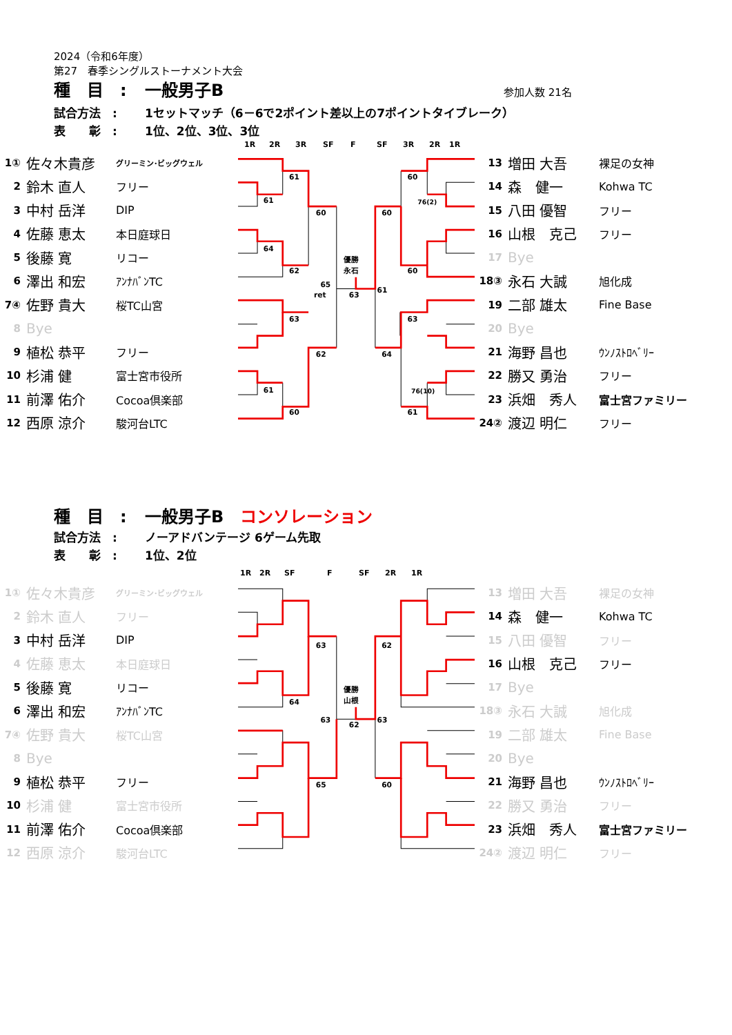2024（令和6年度）
第27　春季シングルストーナメント大会
種　目　: 一般男子B 参加人数 21名
試合方法　: 1セットマッチ（6－6で2ポイント差以上の7ポイントタイブレーク）
表　　彰　: 1位、2位、3位、3位
1R 2R 3R SF F SF 3R 2R 1R
| 1① | 佐々木貴彦 | グリーミン･ビッグウェル |
| 2 | 鈴木 直人 | フリー |
| 3 | 中村 岳洋 | DIP |
| 4 | 佐藤 恵太 | 本日庭球日 |
| 5 | 後藤 寛 | リコー |
| 6 | 澤出 和宏 | ｱﾝﾅﾊﾞﾝTC |
| 7④ | 佐野 貴大 | 桜TC山宮 |
| 8 | Bye | |
| 9 | 植松 恭平 | フリー |
| 10 | 杉浦 健 | 富士宮市役所 |
| 11 | 前澤 佑介 | Cocoa倶楽部 |
| 12 | 西原 涼介 | 駿河台LTC |
61
61
60
64
62
63
62
61
60
65
ret
優勝
永石
63
61
60
60
76(2)
60
63
64
76(10)
61
| 13 | 増田 大吾 | 裸足の女神 |
| 14 | 森 健一 | Kohwa TC |
| 15 | 八田 優智 | フリー |
| 16 | 山根 克己 | フリー |
| 17 | Bye | |
| 18③ | 永石 大誠 | 旭化成 |
| 19 | 二部 雄太 | Fine Base |
| 20 | Bye | |
| 21 | 海野 昌也 | ｳﾝﾉｽﾄﾛﾍﾞﾘｰ |
| 22 | 勝又 勇治 | フリー |
| 23 | 浜畑 秀人 | 富士宮ファミリー |
| 24② | 渡辺 明仁 | フリー |
種　目　: 一般男子B　コンソレーション
試合方法　: ノーアドバンテージ 6ゲーム先取
表　　彰　: 1位、2位
1R 2R SF F SF 2R 1R
| 1① | 佐々木貴彦 | グリーミン･ビッグウェル |
| 2 | 鈴木 直人 | フリー |
| 3 | 中村 岳洋 | DIP |
| 4 | 佐藤 恵太 | 本日庭球日 |
| 5 | 後藤 寛 | リコー |
| 6 | 澤出 和宏 | ｱﾝﾅﾊﾞﾝTC |
| 7④ | 佐野 貴大 | 桜TC山宮 |
| 8 | Bye | |
| 9 | 植松 恭平 | フリー |
| 10 | 杉浦 健 | 富士宮市役所 |
| 11 | 前澤 佑介 | Cocoa倶楽部 |
| 12 | 西原 涼介 | 駿河台LTC |
63
64
63
65
優勝
山根
62
63
62
60
| 13 | 増田 大吾 | 裸足の女神 |
| 14 | 森 健一 | Kohwa TC |
| 15 | 八田 優智 | フリー |
| 16 | 山根 克己 | フリー |
| 17 | Bye | |
| 18③ | 永石 大誠 | 旭化成 |
| 19 | 二部 雄太 | Fine Base |
| 20 | Bye | |
| 21 | 海野 昌也 | ｳﾝﾉｽﾄﾛﾍﾞﾘｰ |
| 22 | 勝又 勇治 | フリー |
| 23 | 浜畑 秀人 | 富士宮ファミリー |
| 24② | 渡辺 明仁 | フリー |